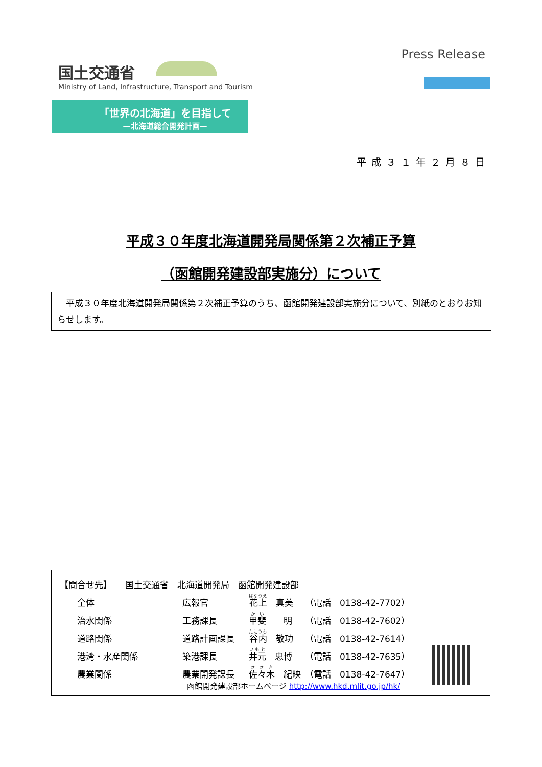国土交通省
Ministry of Land, Infrastructure, Transport and Tourism
Press Release
「世界の北海道」を目指して
—北海道総合開発計画—
平成３１年２月８日
平成３０年度北海道開発局関係第２次補正予算
（函館開発建設部実施分）について
　平成３０年度北海道開発局関係第２次補正予算のうち、函館開発建設部実施分について、別紙のとおりお知らせします。
| 【問合せ先】 国土交通省 北海道開発局 函館開発建設部 | | | |
| 全体 | 広報官 | 花上 真美 | （電話 0138-42-7702） |
| 治水関係 | 工務課長 | 甲斐 明 | （電話 0138-42-7602） |
| 道路関係 | 道路計画課長 | 谷内 敬功 | （電話 0138-42-7614） |
| 港湾・水産関係 | 築港課長 | 井元 忠博 | （電話 0138-42-7635） |
| 農業関係 | 農業開発課長 | 佐々木 紀映 | （電話 0138-42-7647） |
函館開発建設部ホームページ http://www.hkd.mlit.go.jp/hk/